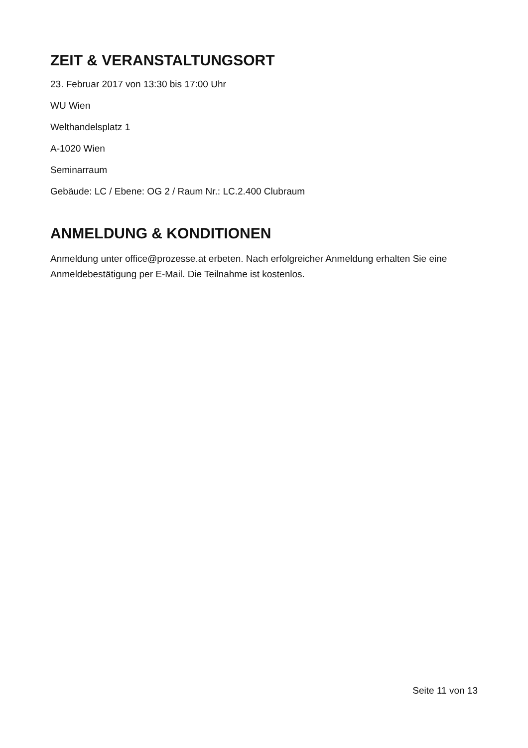ZEIT & VERANSTALTUNGSORT
23. Februar 2017 von 13:30 bis 17:00 Uhr
WU Wien
Welthandelsplatz 1
A-1020 Wien
Seminarraum
Gebäude: LC / Ebene: OG 2 / Raum Nr.: LC.2.400 Clubraum
ANMELDUNG & KONDITIONEN
Anmeldung unter office@prozesse.at erbeten. Nach erfolgreicher Anmeldung erhalten Sie eine Anmeldebestätigung per E-Mail. Die Teilnahme ist kostenlos.
Seite 11 von 13